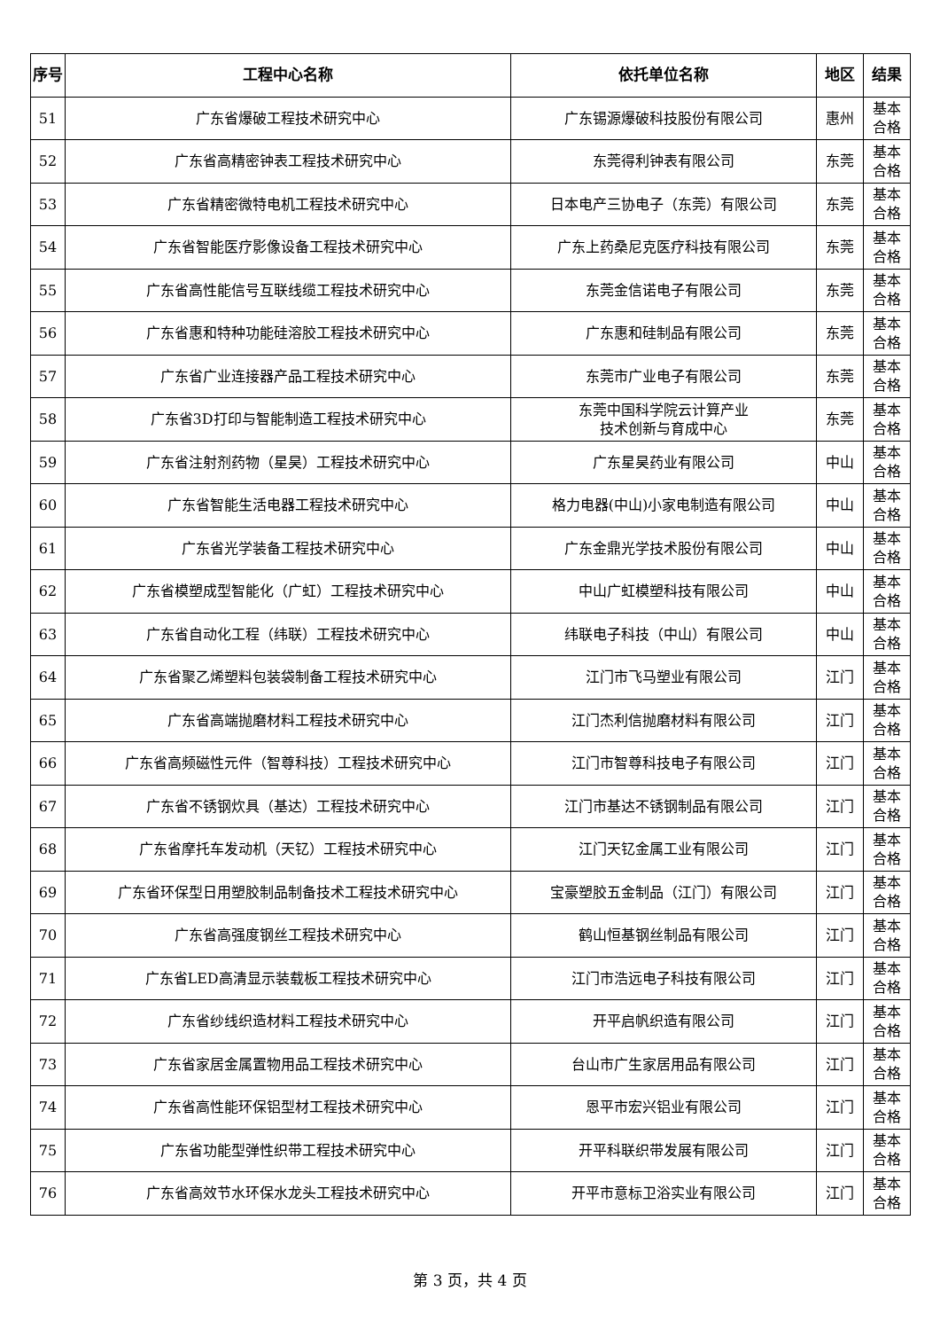| 序号 | 工程中心名称 | 依托单位名称 | 地区 | 结果 |
| --- | --- | --- | --- | --- |
| 51 | 广东省爆破工程技术研究中心 | 广东锡源爆破科技股份有限公司 | 惠州 | 基本 合格 |
| 52 | 广东省高精密钟表工程技术研究中心 | 东莞得利钟表有限公司 | 东莞 | 基本 合格 |
| 53 | 广东省精密微特电机工程技术研究中心 | 日本电产三协电子（东莞）有限公司 | 东莞 | 基本 合格 |
| 54 | 广东省智能医疗影像设备工程技术研究中心 | 广东上药桑尼克医疗科技有限公司 | 东莞 | 基本 合格 |
| 55 | 广东省高性能信号互联线缆工程技术研究中心 | 东莞金信诺电子有限公司 | 东莞 | 基本 合格 |
| 56 | 广东省惠和特种功能硅溶胶工程技术研究中心 | 广东惠和硅制品有限公司 | 东莞 | 基本 合格 |
| 57 | 广东省广业连接器产品工程技术研究中心 | 东莞市广业电子有限公司 | 东莞 | 基本 合格 |
| 58 | 广东省3D打印与智能制造工程技术研究中心 | 东莞中国科学院云计算产业 技术创新与育成中心 | 东莞 | 基本 合格 |
| 59 | 广东省注射剂药物（星昊）工程技术研究中心 | 广东星昊药业有限公司 | 中山 | 基本 合格 |
| 60 | 广东省智能生活电器工程技术研究中心 | 格力电器(中山)小家电制造有限公司 | 中山 | 基本 合格 |
| 61 | 广东省光学装备工程技术研究中心 | 广东金鼎光学技术股份有限公司 | 中山 | 基本 合格 |
| 62 | 广东省模塑成型智能化（广虹）工程技术研究中心 | 中山广虹模塑科技有限公司 | 中山 | 基本 合格 |
| 63 | 广东省自动化工程（纬联）工程技术研究中心 | 纬联电子科技（中山）有限公司 | 中山 | 基本 合格 |
| 64 | 广东省聚乙烯塑料包装袋制备工程技术研究中心 | 江门市飞马塑业有限公司 | 江门 | 基本 合格 |
| 65 | 广东省高端抛磨材料工程技术研究中心 | 江门杰利信抛磨材料有限公司 | 江门 | 基本 合格 |
| 66 | 广东省高频磁性元件（智尊科技）工程技术研究中心 | 江门市智尊科技电子有限公司 | 江门 | 基本 合格 |
| 67 | 广东省不锈钢炊具（基达）工程技术研究中心 | 江门市基达不锈钢制品有限公司 | 江门 | 基本 合格 |
| 68 | 广东省摩托车发动机（天钇）工程技术研究中心 | 江门天钇金属工业有限公司 | 江门 | 基本 合格 |
| 69 | 广东省环保型日用塑胶制品制备技术工程技术研究中心 | 宝豪塑胶五金制品（江门）有限公司 | 江门 | 基本 合格 |
| 70 | 广东省高强度钢丝工程技术研究中心 | 鹤山恒基钢丝制品有限公司 | 江门 | 基本 合格 |
| 71 | 广东省LED高清显示装载板工程技术研究中心 | 江门市浩远电子科技有限公司 | 江门 | 基本 合格 |
| 72 | 广东省纱线织造材料工程技术研究中心 | 开平启帆织造有限公司 | 江门 | 基本 合格 |
| 73 | 广东省家居金属置物用品工程技术研究中心 | 台山市广生家居用品有限公司 | 江门 | 基本 合格 |
| 74 | 广东省高性能环保铝型材工程技术研究中心 | 恩平市宏兴铝业有限公司 | 江门 | 基本 合格 |
| 75 | 广东省功能型弹性织带工程技术研究中心 | 开平科联织带发展有限公司 | 江门 | 基本 合格 |
| 76 | 广东省高效节水环保水龙头工程技术研究中心 | 开平市意标卫浴实业有限公司 | 江门 | 基本 合格 |
第 3 页，共 4 页